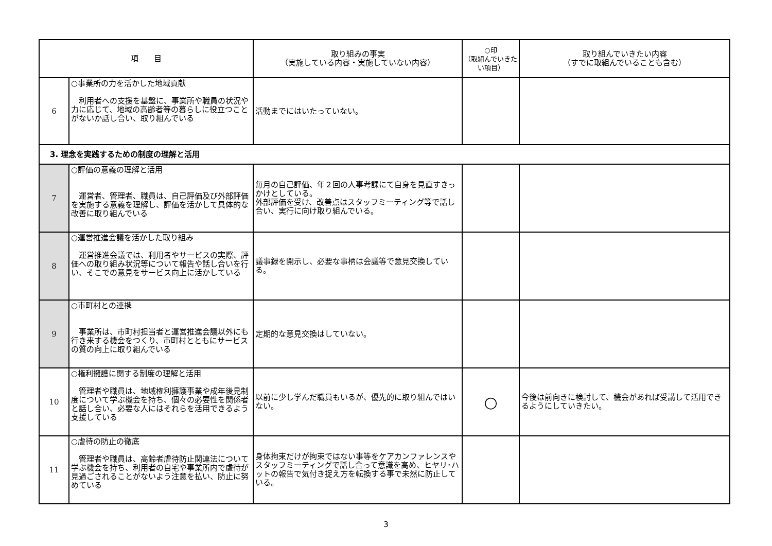| 項 目 | | 取り組みの事実 （実施している内容・実施していない内容） | ○印 （取組んでいきたい項目） | 取り組んでいきたい内容 （すでに取組んでいることも含む） |
| --- | --- | --- | --- | --- |
| 6 | ○事業所の力を活かした地域貢献 利用者への支援を基盤に、事業所や職員の状況や力に応じて、地域の高齢者等の暮らしに役立つことがないか話し合い、取り組んでいる | 活動までにはいたっていない。 | | |
| 3. 理念を実践するための制度の理解と活用 | | | | |
| 7 | ○評価の意義の理解と活用 運営者、管理者、職員は、自己評価及び外部評価を実施する意義を理解し、評価を活かして具体的な改善に取り組んでいる | 毎月の自己評価、年２回の人事考課にて自身を見直すきっかけとしている。 外部評価を受け、改善点はスタッフミーティング等で話し合い、実行に向け取り組んでいる。 | | |
| 8 | ○運営推進会議を活かした取り組み 運営推進会議では、利用者やサービスの実際、評価への取り組み状況等について報告や話し合いを行い、そこでの意見をサービス向上に活かしている | 議事録を開示し、必要な事柄は会議等で意見交換している。 | | |
| 9 | ○市町村との連携 事業所は、市町村担当者と運営推進会議以外にも行き来する機会をつくり、市町村とともにサービスの質の向上に取り組んでいる | 定期的な意見交換はしていない。 | | |
| 10 | ○権利擁護に関する制度の理解と活用 管理者や職員は、地域権利擁護事業や成年後見制度について学ぶ機会を持ち、個々の必要性を関係者と話し合い、必要な人にはそれらを活用できるよう支援している | 以前に少し学んだ職員もいるが、優先的に取り組んではいない。 | ○ | 今後は前向きに検討して、機会があれば受講して活用できるようにしていきたい。 |
| 11 | ○虐待の防止の徹底 管理者や職員は、高齢者虐待防止関連法について学ぶ機会を持ち、利用者の自宅や事業所内で虐待が見過ごされることがないよう注意を払い、防止に努めている | 身体拘束だけが拘束ではない事等をケアカンファレンスやスタッフミーティングで話し合って意識を高め、ヒヤリ･ハットの報告で気付き捉え方を転換する事で未然に防止している。 | | |
3